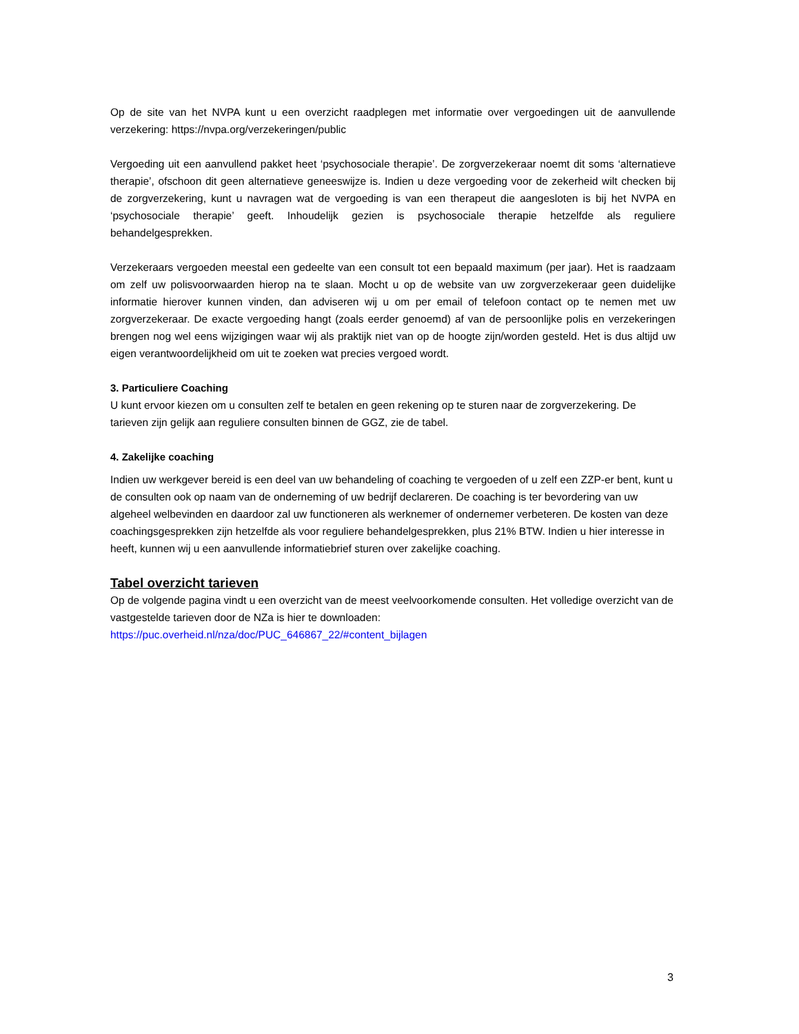Op de site van het NVPA kunt u een overzicht raadplegen met informatie over vergoedingen uit de aanvullende verzekering: https://nvpa.org/verzekeringen/public
Vergoeding uit een aanvullend pakket heet ‘psychosociale therapie’. De zorgverzekeraar noemt dit soms ‘alternatieve therapie’, ofschoon dit geen alternatieve geneeswijze is. Indien u deze vergoeding voor de zekerheid wilt checken bij de zorgverzekering, kunt u navragen wat de vergoeding is van een therapeut die aangesloten is bij het NVPA en ‘psychosociale therapie’ geeft. Inhoudelijk gezien is psychosociale therapie hetzelfde als reguliere behandelgesprekken.
Verzekeraars vergoeden meestal een gedeelte van een consult tot een bepaald maximum (per jaar). Het is raadzaam om zelf uw polisvoorwaarden hierop na te slaan. Mocht u op de website van uw zorgverzekeraar geen duidelijke informatie hierover kunnen vinden, dan adviseren wij u om per email of telefoon contact op te nemen met uw zorgverzekeraar. De exacte vergoeding hangt (zoals eerder genoemd) af van de persoonlijke polis en verzekeringen brengen nog wel eens wijzigingen waar wij als praktijk niet van op de hoogte zijn/worden gesteld. Het is dus altijd uw eigen verantwoordelijkheid om uit te zoeken wat precies vergoed wordt.
3. Particuliere Coaching
U kunt ervoor kiezen om u consulten zelf te betalen en geen rekening op te sturen naar de zorgverzekering. De tarieven zijn gelijk aan reguliere consulten binnen de GGZ, zie de tabel.
4. Zakelijke coaching
Indien uw werkgever bereid is een deel van uw behandeling of coaching te vergoeden of u zelf een ZZP-er bent, kunt u de consulten ook op naam van de onderneming of uw bedrijf declareren. De coaching is ter bevordering van uw algeheel welbevinden en daardoor zal uw functioneren als werknemer of ondernemer verbeteren. De kosten van deze coachingsgesprekken zijn hetzelfde als voor reguliere behandelgesprekken, plus 21% BTW. Indien u hier interesse in heeft, kunnen wij u een aanvullende informatiebrief sturen over zakelijke coaching.
Tabel overzicht tarieven
Op de volgende pagina vindt u een overzicht van de meest veelvoorkomende consulten. Het volledige overzicht van de vastgestelde tarieven door de NZa is hier te downloaden:
https://puc.overheid.nl/nza/doc/PUC_646867_22/#content_bijlagen
3